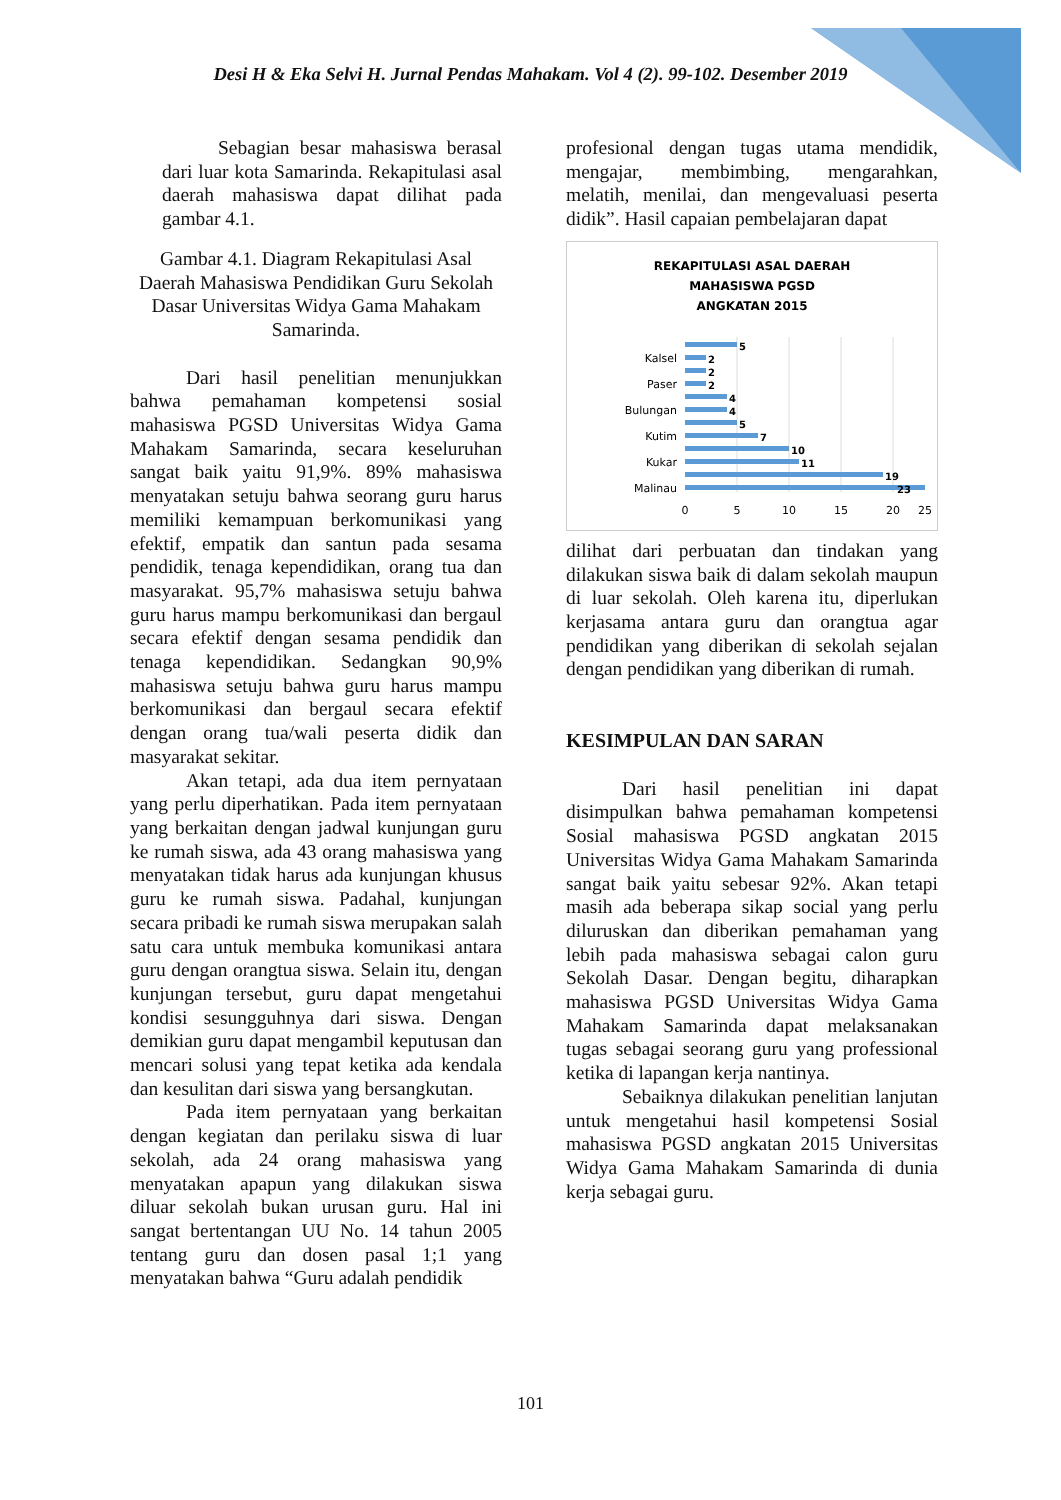Desi H & Eka Selvi H. Jurnal Pendas Mahakam. Vol 4 (2). 99-102. Desember 2019
Sebagian besar mahasiswa berasal dari luar kota Samarinda. Rekapitulasi asal daerah mahasiswa dapat dilihat pada gambar 4.1.
Gambar 4.1. Diagram Rekapitulasi Asal Daerah Mahasiswa Pendidikan Guru Sekolah Dasar Universitas Widya Gama Mahakam Samarinda.
Dari hasil penelitian menunjukkan bahwa pemahaman kompetensi sosial mahasiswa PGSD Universitas Widya Gama Mahakam Samarinda, secara keseluruhan sangat baik yaitu 91,9%. 89% mahasiswa menyatakan setuju bahwa seorang guru harus memiliki kemampuan berkomunikasi yang efektif, empatik dan santun pada sesama pendidik, tenaga kependidikan, orang tua dan masyarakat. 95,7% mahasiswa setuju bahwa guru harus mampu berkomunikasi dan bergaul secara efektif dengan sesama pendidik dan tenaga kependidikan. Sedangkan 90,9% mahasiswa setuju bahwa guru harus mampu berkomunikasi dan bergaul secara efektif dengan orang tua/wali peserta didik dan masyarakat sekitar.
Akan tetapi, ada dua item pernyataan yang perlu diperhatikan. Pada item pernyataan yang berkaitan dengan jadwal kunjungan guru ke rumah siswa, ada 43 orang mahasiswa yang menyatakan tidak harus ada kunjungan khusus guru ke rumah siswa. Padahal, kunjungan secara pribadi ke rumah siswa merupakan salah satu cara untuk membuka komunikasi antara guru dengan orangtua siswa. Selain itu, dengan kunjungan tersebut, guru dapat mengetahui kondisi sesungguhnya dari siswa. Dengan demikian guru dapat mengambil keputusan dan mencari solusi yang tepat ketika ada kendala dan kesulitan dari siswa yang bersangkutan.
Pada item pernyataan yang berkaitan dengan kegiatan dan perilaku siswa di luar sekolah, ada 24 orang mahasiswa yang menyatakan apapun yang dilakukan siswa diluar sekolah bukan urusan guru. Hal ini sangat bertentangan UU No. 14 tahun 2005 tentang guru dan dosen pasal 1;1 yang menyatakan bahwa “Guru adalah pendidik
profesional dengan tugas utama mendidik, mengajar, membimbing, mengarahkan, melatih, menilai, dan mengevaluasi peserta didik”. Hasil capaian pembelajaran dapat
REKAPITULASI ASAL DAERAH
MAHASISWA PGSD
ANGKATAN 2015
5
2
2
2
4
4
5
7
10
11
19
23
Kalsel
Paser
Bulungan
Kutim
Kukar
Malinau
0
5
10
15
20
25
dilihat dari perbuatan dan tindakan yang dilakukan siswa baik di dalam sekolah maupun di luar sekolah. Oleh karena itu, diperlukan kerjasama antara guru dan orangtua agar pendidikan yang diberikan di sekolah sejalan dengan pendidikan yang diberikan di rumah.
KESIMPULAN DAN SARAN
Dari hasil penelitian ini dapat disimpulkan bahwa pemahaman kompetensi Sosial mahasiswa PGSD angkatan 2015 Universitas Widya Gama Mahakam Samarinda sangat baik yaitu sebesar 92%. Akan tetapi masih ada beberapa sikap social yang perlu diluruskan dan diberikan pemahaman yang lebih pada mahasiswa sebagai calon guru Sekolah Dasar. Dengan begitu, diharapkan mahasiswa PGSD Universitas Widya Gama Mahakam Samarinda dapat melaksanakan tugas sebagai seorang guru yang professional ketika di lapangan kerja nantinya.
Sebaiknya dilakukan penelitian lanjutan untuk mengetahui hasil kompetensi Sosial mahasiswa PGSD angkatan 2015 Universitas Widya Gama Mahakam Samarinda di dunia kerja sebagai guru.
101